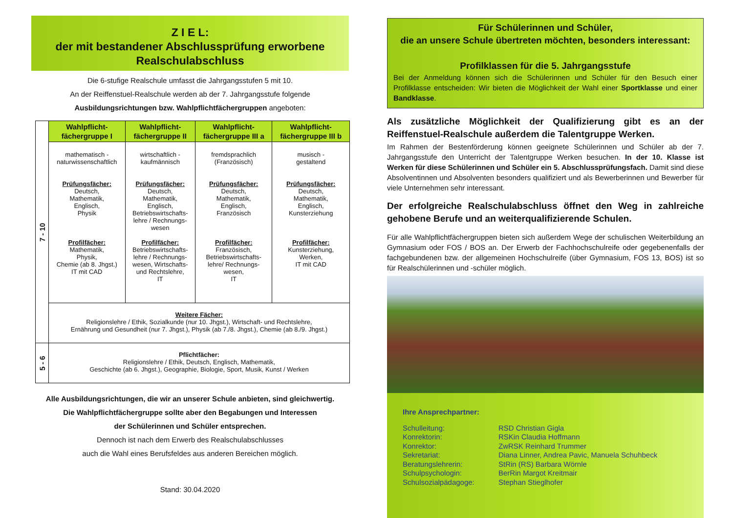Z I E L:
der mit bestandener Abschlussprüfung erworbene
Realschulabschluss
Die 6-stufige Realschule umfasst die Jahrgangsstufen 5 mit 10.
An der Reiffenstuel-Realschule werden ab der 7. Jahrgangsstufe folgende
Ausbildungsrichtungen bzw. Wahlpflichtfächergruppen angeboten:
| 7 - 10 | Wahlpflicht- fächergruppe I | Wahlpflicht- fächergruppe II | Wahlpflicht- fächergruppe III a | Wahlpflicht- fächergruppe III b |
| | mathematisch - naturwissenschaftlich Prüfungsfächer: Deutsch, Mathematik, Englisch, Physik Profilfächer: Mathematik, Physik, Chemie (ab 8. Jhgst.) IT mit CAD | wirtschaftlich - kaufmännisch Prüfungsfächer: Deutsch, Mathematik, Englisch, Betriebswirtschafts- lehre / Rechnungs- wesen Profilfächer: Betriebswirtschafts- lehre / Rechnungs- wesen, Wirtschafts- und Rechtslehre, IT | fremdsprachlich (Französisch) Prüfungsfächer: Deutsch, Mathematik, Englisch, Französisch Profilfächer: Französisch, Betriebswirtschafts- lehre/ Rechnungs- wesen, IT | musisch - gestaltend Prüfungsfächer: Deutsch, Mathematik, Englisch, Kunsterziehung Profilfächer: Kunsterziehung, Werken, IT mit CAD |
| | Weitere Fächer: Religionslehre / Ethik, Sozialkunde (nur 10. Jhgst.), Wirtschaft- und Rechtslehre, Ernährung und Gesundheit (nur 7. Jhgst.), Physik (ab 7./8. Jhgst.), Chemie (ab 8./9. Jhgst.) | | | |
| 5 - 6 | Pflichtfächer: Religionslehre / Ethik, Deutsch, Englisch, Mathematik, Geschichte (ab 6. Jhgst.), Geographie, Biologie, Sport, Musik, Kunst / Werken | | | |
Alle Ausbildungsrichtungen, die wir an unserer Schule anbieten, sind gleichwertig.
Die Wahlpflichtfächergruppe sollte aber den Begabungen und Interessen
der Schülerinnen und Schüler entsprechen.
Dennoch ist nach dem Erwerb des Realschulabschlusses
auch die Wahl eines Berufsfeldes aus anderen Bereichen möglich.
Stand: 30.04.2020
Für Schülerinnen und Schüler,
die an unsere Schule übertreten möchten, besonders interessant:
Profilklassen für die 5. Jahrgangsstufe
Bei der Anmeldung können sich die Schülerinnen und Schüler für den Besuch einer Profilklasse entscheiden: Wir bieten die Möglichkeit der Wahl einer Sportklasse und einer Bandklasse.
Als zusätzliche Möglichkeit der Qualifizierung gibt es an der Reiffenstuel-Realschule außerdem die Talentgruppe Werken.
Im Rahmen der Bestenförderung können geeignete Schülerinnen und Schüler ab der 7. Jahrgangsstufe den Unterricht der Talentgruppe Werken besuchen. In der 10. Klasse ist Werken für diese Schülerinnen und Schüler ein 5. Abschlussprüfungsfach. Damit sind diese Absolventinnen und Absolventen besonders qualifiziert und als Bewerberinnen und Bewerber für viele Unternehmen sehr interessant.
Der erfolgreiche Realschulabschluss öffnet den Weg in zahlreiche gehobene Berufe und an weiterqualifizierende Schulen.
Für alle Wahlpflichtfächergruppen bieten sich außerdem Wege der schulischen Weiterbildung an Gymnasium oder FOS / BOS an. Der Erwerb der Fachhochschulreife oder gegebenenfalls der fachgebundenen bzw. der allgemeinen Hochschulreife (über Gymnasium, FOS 13, BOS) ist so für Realschülerinnen und -schüler möglich.
Ihre Ansprechpartner:
| Schulleitung: | RSD Christian Gigla |
| Konrektorin: | RSKin Claudia Hoffmann |
| Konrektor: | ZwRSK Reinhard Trummer |
| Sekretariat: | Diana Linner, Andrea Pavic, Manuela Schuhbeck |
| Beratungslehrerin: | StRin (RS) Barbara Wörnle |
| Schulpsychologin: | BerRin Margot Kreitmair |
| Schulsozialpädagoge: | Stephan Stieglhofer |